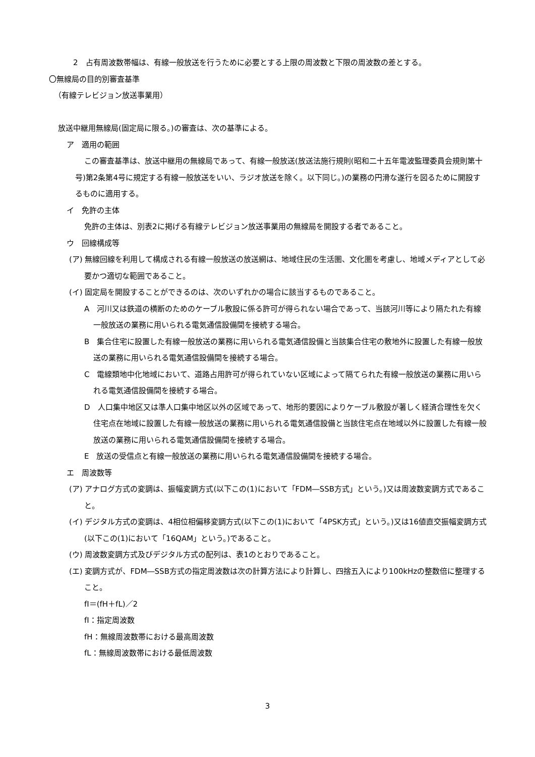2　占有周波数帯幅は、有線一般放送を行うために必要とする上限の周波数と下限の周波数の差とする。
〇無線局の目的別審査基準
（有線テレビジョン放送事業用）
放送中継用無線局(固定局に限る。)の審査は、次の基準による。
ア　適用の範囲
この審査基準は、放送中継用の無線局であって、有線一般放送(放送法施行規則(昭和二十五年電波監理委員会規則第十号)第2条第4号に規定する有線一般放送をいい、ラジオ放送を除く。以下同じ。)の業務の円滑な遂行を図るために開設するものに適用する。
イ　免許の主体
免許の主体は、別表2に掲げる有線テレビジョン放送事業用の無線局を開設する者であること。
ウ　回線構成等
(ア) 無線回線を利用して構成される有線一般放送の放送網は、地域住民の生活圏、文化圏を考慮し、地域メディアとして必要かつ適切な範囲であること。
(イ) 固定局を開設することができるのは、次のいずれかの場合に該当するものであること。
A　河川又は鉄道の横断のためのケーブル敷設に係る許可が得られない場合であって、当該河川等により隔たれた有線一般放送の業務に用いられる電気通信設備間を接続する場合。
B　集合住宅に設置した有線一般放送の業務に用いられる電気通信設備と当該集合住宅の敷地外に設置した有線一般放送の業務に用いられる電気通信設備間を接続する場合。
C　電線類地中化地域において、道路占用許可が得られていない区域によって隔てられた有線一般放送の業務に用いられる電気通信設備間を接続する場合。
D　人口集中地区又は準人口集中地区以外の区域であって、地形的要因によりケーブル敷設が著しく経済合理性を欠く住宅点在地域に設置した有線一般放送の業務に用いられる電気通信設備と当該住宅点在地域以外に設置した有線一般放送の業務に用いられる電気通信設備間を接続する場合。
E　放送の受信点と有線一般放送の業務に用いられる電気通信設備間を接続する場合。
エ　周波数等
(ア) アナログ方式の変調は、振幅変調方式(以下この(1)において「FDM―SSB方式」という。)又は周波数変調方式であること。
(イ) デジタル方式の変調は、4相位相偏移変調方式(以下この(1)において「4PSK方式」という。)又は16値直交振幅変調方式(以下この(1)において「16QAM」という。)であること。
(ウ) 周波数変調方式及びデジタル方式の配列は、表1のとおりであること。
(エ) 変調方式が、FDM―SSB方式の指定周波数は次の計算方法により計算し、四捨五入により100kHzの整数倍に整理すること。
fI＝(fH＋fL)／2
fI：指定周波数
fH：無線周波数帯における最高周波数
fL：無線周波数帯における最低周波数
3